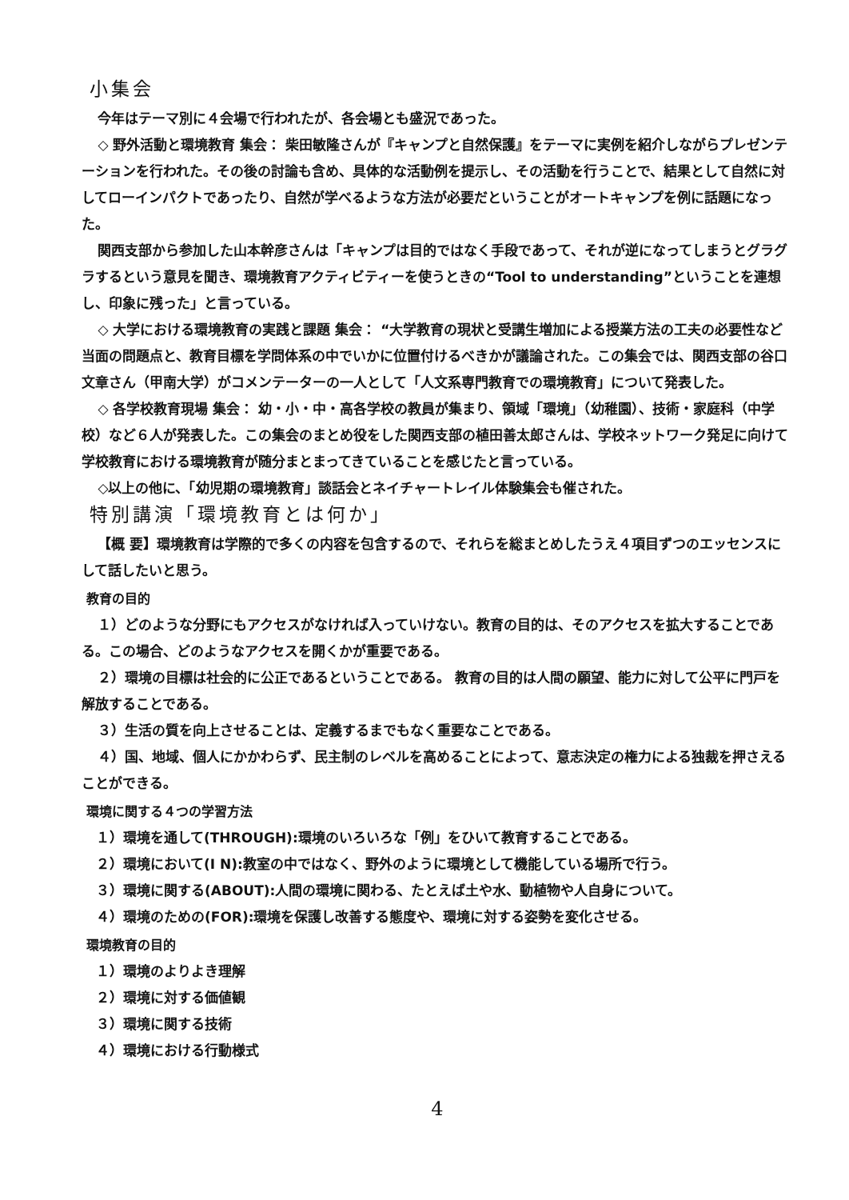小集会
今年はテーマ別に４会場で行われたが、各会場とも盛況であった。
◇ 野外活動と環境教育 集会： 柴田敏隆さんが『キャンプと自然保護』をテーマに実例を紹介しながらプレゼンテーションを行われた。その後の討論も含め、具体的な活動例を提示し、その活動を行うことで、結果として自然に対してローインパクトであったり、自然が学べるような方法が必要だということがオートキャンプを例に話題になった。
関西支部から参加した山本幹彦さんは「キャンプは目的ではなく手段であって、それが逆になってしまうとグラグラするという意見を聞き、環境教育アクティビティーを使うときの“Tool to understanding”ということを連想し、印象に残った」と言っている。
◇ 大学における環境教育の実践と課題 集会： “大学教育の現状と受講生増加による授業方法の工夫の必要性など当面の問題点と、教育目標を学問体系の中でいかに位置付けるべきかが議論された。この集会では、関西支部の谷口文章さん（甲南大学）がコメンテーターの一人として「人文系専門教育での環境教育」について発表した。
◇ 各学校教育現場 集会： 幼・小・中・高各学校の教員が集まり、領域「環境」（幼稚園）、技術・家庭科（中学校）など６人が発表した。この集会のまとめ役をした関西支部の植田善太郎さんは、学校ネットワーク発足に向けて学校教育における環境教育が随分まとまってきていることを感じたと言っている。
◇以上の他に、「幼児期の環境教育」談話会とネイチャートレイル体験集会も催された。
特別講演「環境教育とは何か」
【概 要】環境教育は学際的で多くの内容を包含するので、それらを総まとめしたうえ４項目ずつのエッセンスにして話したいと思う。
教育の目的
１）どのような分野にもアクセスがなければ入っていけない。教育の目的は、そのアクセスを拡大することである。この場合、どのようなアクセスを開くかが重要である。
２）環境の目標は社会的に公正であるということである。 教育の目的は人間の願望、能力に対して公平に門戸を解放することである。
３）生活の質を向上させることは、定義するまでもなく重要なことである。
４）国、地域、個人にかかわらず、民主制のレベルを高めることによって、意志決定の権力による独裁を押さえることができる。
環境に関する４つの学習方法
１）環境を通して(THROUGH):環境のいろいろな「例」をひいて教育することである。
２）環境において(I N):教室の中ではなく、野外のように環境として機能している場所で行う。
３）環境に関する(ABOUT):人間の環境に関わる、たとえば土や水、動植物や人自身について。
４）環境のための(FOR):環境を保護し改善する態度や、環境に対する姿勢を変化させる。
環境教育の目的
１）環境のよりよき理解
２）環境に対する価値観
３）環境に関する技術
４）環境における行動様式
4